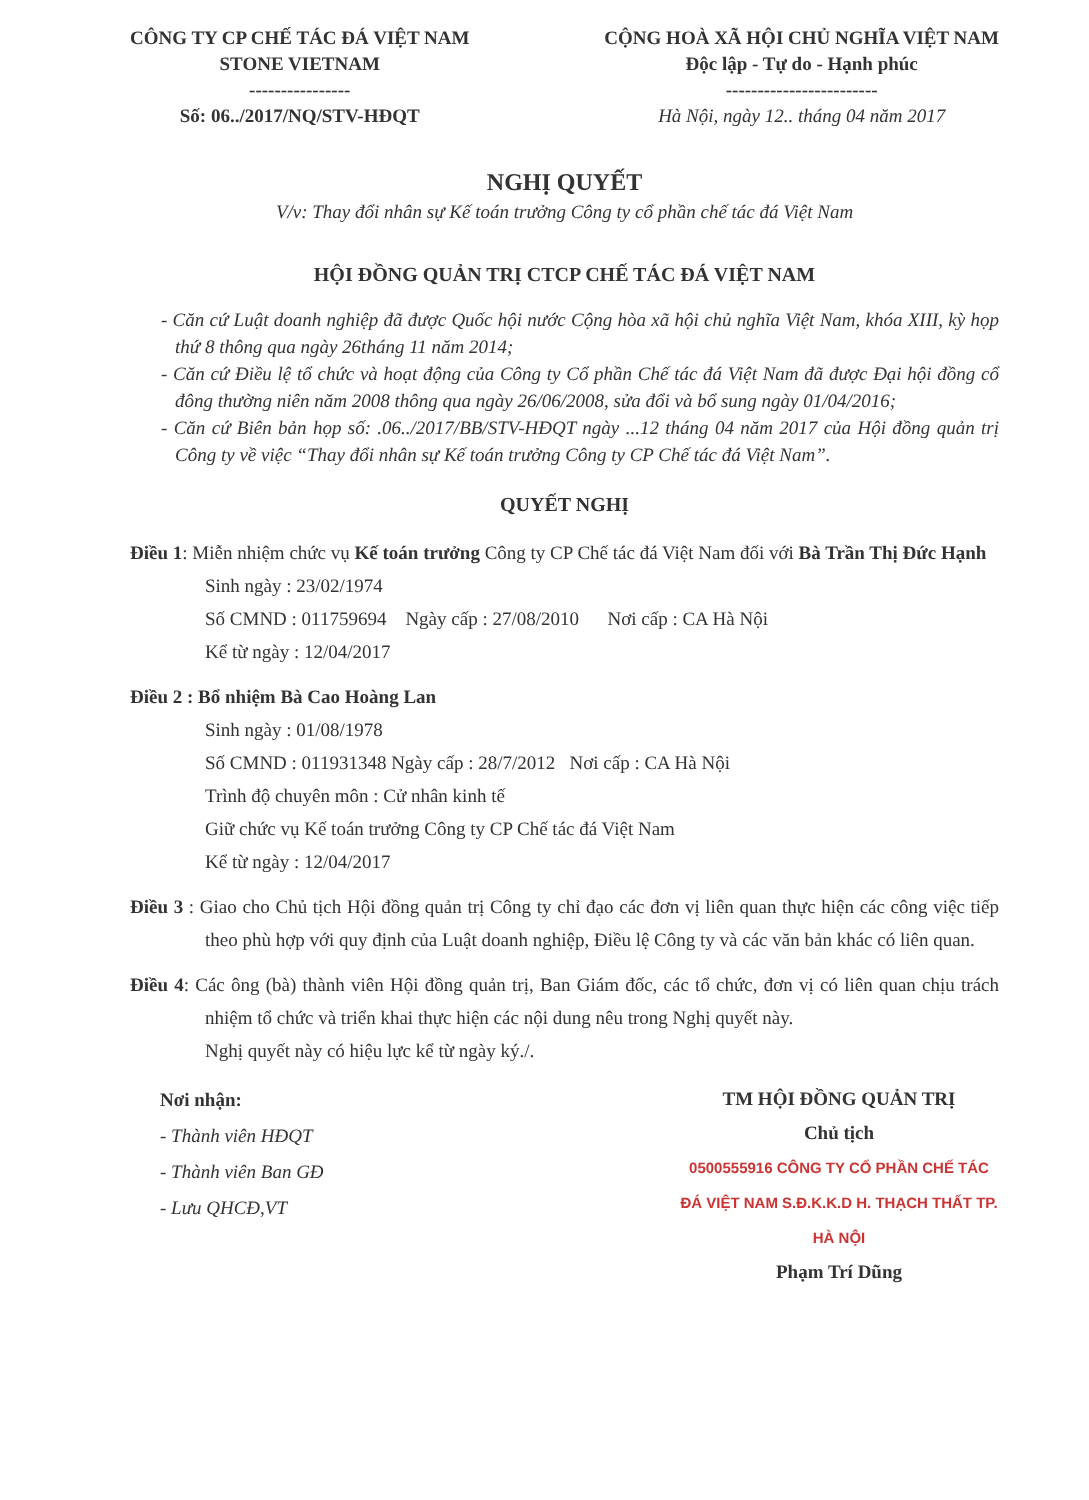CÔNG TY CP CHẾ TÁC ĐÁ VIỆT NAM
STONE VIETNAM
----------------
Số: 06../2017/NQ/STV-HĐQT
CỘNG HOÀ XÃ HỘI CHỦ NGHĨA VIỆT NAM
Độc lập - Tự do - Hạnh phúc
------------------------
Hà Nội, ngày 12.. tháng 04 năm 2017
NGHỊ QUYẾT
V/v: Thay đổi nhân sự Kế toán trưởng Công ty cổ phần chế tác đá Việt Nam
HỘI ĐỒNG QUẢN TRỊ CTCP CHẾ TÁC ĐÁ VIỆT NAM
- Căn cứ Luật doanh nghiệp đã được Quốc hội nước Cộng hòa xã hội chủ nghĩa Việt Nam, khóa XIII, kỳ họp thứ 8 thông qua ngày 26tháng 11 năm 2014;
- Căn cứ Điều lệ tổ chức và hoạt động của Công ty Cổ phần Chế tác đá Việt Nam đã được Đại hội đồng cổ đông thường niên năm 2008 thông qua ngày 26/06/2008, sửa đổi và bổ sung ngày 01/04/2016;
- Căn cứ Biên bản họp số: .06../2017/BB/STV-HĐQT ngày ...12 tháng 04 năm 2017 của Hội đồng quản trị Công ty về việc “Thay đổi nhân sự Kế toán trưởng Công ty CP Chế tác đá Việt Nam”.
QUYẾT NGHỊ
Điều 1: Miễn nhiệm chức vụ Kế toán trưởng Công ty CP Chế tác đá Việt Nam đối với Bà Trần Thị Đức Hạnh
Sinh ngày : 23/02/1974
Số CMND : 011759694 Ngày cấp : 27/08/2010 Nơi cấp : CA Hà Nội
Kể từ ngày : 12/04/2017
Điều 2 : Bổ nhiệm Bà Cao Hoàng Lan
Sinh ngày : 01/08/1978
Số CMND : 011931348 Ngày cấp : 28/7/2012 Nơi cấp : CA Hà Nội
Trình độ chuyên môn : Cử nhân kinh tế
Giữ chức vụ Kế toán trưởng Công ty CP Chế tác đá Việt Nam
Kể từ ngày : 12/04/2017
Điều 3 : Giao cho Chủ tịch Hội đồng quản trị Công ty chỉ đạo các đơn vị liên quan thực hiện các công việc tiếp theo phù hợp với quy định của Luật doanh nghiệp, Điều lệ Công ty và các văn bản khác có liên quan.
Điều 4: Các ông (bà) thành viên Hội đồng quản trị, Ban Giám đốc, các tổ chức, đơn vị có liên quan chịu trách nhiệm tổ chức và triển khai thực hiện các nội dung nêu trong Nghị quyết này.
Nghị quyết này có hiệu lực kể từ ngày ký./.
Nơi nhận:
- Thành viên HĐQT
- Thành viên Ban GĐ
- Lưu QHCĐ,VT
TM HỘI ĐỒNG QUẢN TRỊ
Chủ tịch
0500555916 CÔNG TY CỔ PHẦN CHẾ TÁC ĐÁ VIỆT NAM S.Đ.K.K.D H. THẠCH THẤT TP. HÀ NỘI
Phạm Trí Dũng